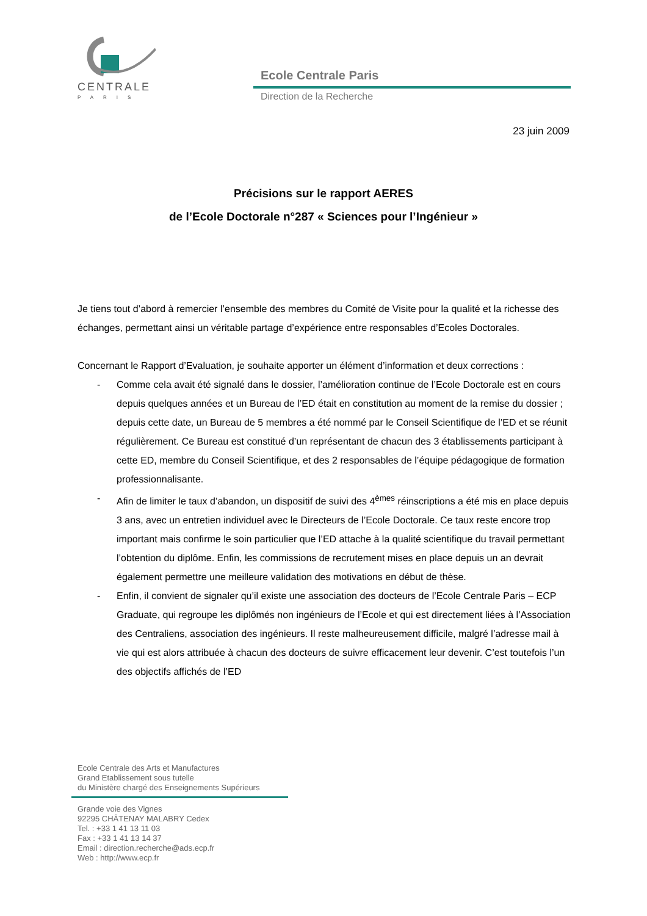CENTRALE
PARIS
Ecole Centrale Paris
Direction de la Recherche
23 juin 2009
Précisions sur le rapport AERES
de l’Ecole Doctorale n°287 « Sciences pour l’Ingénieur »
Je tiens tout d’abord à remercier l’ensemble des membres du Comité de Visite pour la qualité et la richesse des échanges, permettant ainsi un véritable partage d’expérience entre responsables d’Ecoles Doctorales.
Concernant le Rapport d’Evaluation, je souhaite apporter un élément d’information et deux corrections :
- Comme cela avait été signalé dans le dossier, l’amélioration continue de l’Ecole Doctorale est en cours depuis quelques années et un Bureau de l’ED était en constitution au moment de la remise du dossier ; depuis cette date, un Bureau de 5 membres a été nommé par le Conseil Scientifique de l’ED et se réunit régulièrement. Ce Bureau est constitué d’un représentant de chacun des 3 établissements participant à cette ED, membre du Conseil Scientifique, et des 2 responsables de l’équipe pédagogique de formation professionnalisante.
- Afin de limiter le taux d’abandon, un dispositif de suivi des 4<sup>èmes</sup> réinscriptions a été mis en place depuis 3 ans, avec un entretien individuel avec le Directeurs de l’Ecole Doctorale. Ce taux reste encore trop important mais confirme le soin particulier que l’ED attache à la qualité scientifique du travail permettant l’obtention du diplôme. Enfin, les commissions de recrutement mises en place depuis un an devrait également permettre une meilleure validation des motivations en début de thèse.
- Enfin, il convient de signaler qu’il existe une association des docteurs de l’Ecole Centrale Paris – ECP Graduate, qui regroupe les diplômés non ingénieurs de l’Ecole et qui est directement liées à l’Association des Centraliens, association des ingénieurs. Il reste malheureusement difficile, malgré l’adresse mail à vie qui est alors attribuée à chacun des docteurs de suivre efficacement leur devenir. C’est toutefois l’un des objectifs affichés de l’ED
Ecole Centrale des Arts et Manufactures
Grand Etablissement sous tutelle
du Ministère chargé des Enseignements Supérieurs
Grande voie des Vignes
92295 CHÂTENAY MALABRY Cedex
Tel. : +33 1 41 13 11 03
Fax : +33 1 41 13 14 37
Email : direction.recherche@ads.ecp.fr
Web : http://www.ecp.fr